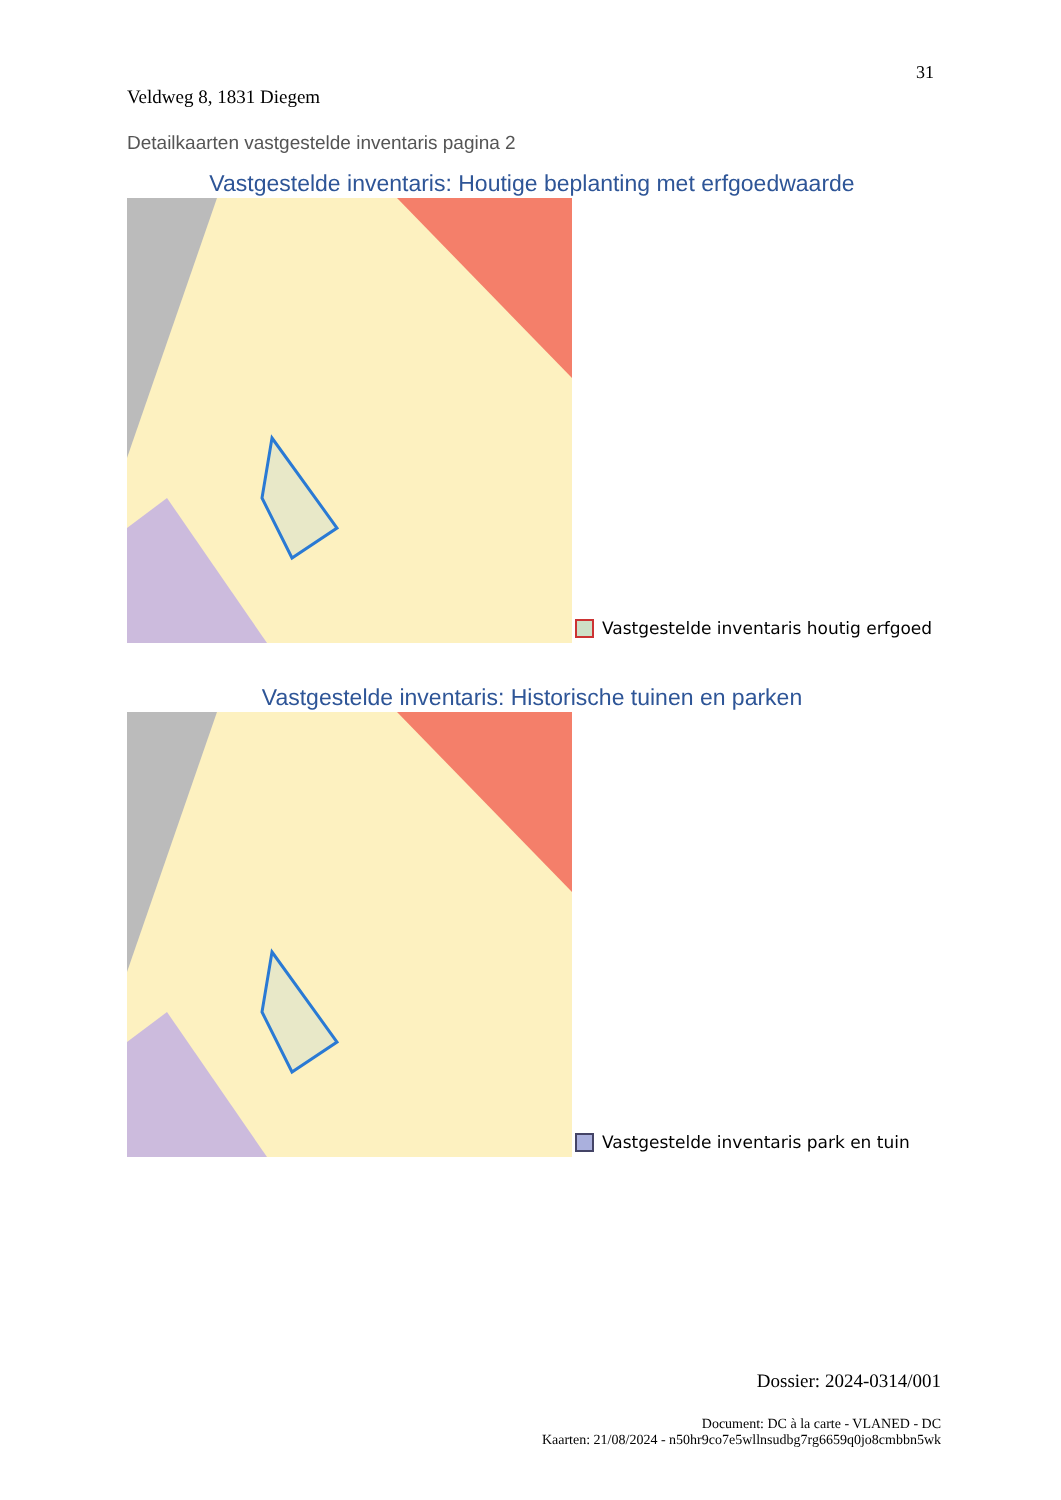31
Veldweg 8, 1831 Diegem
Detailkaarten vastgestelde inventaris pagina 2
Vastgestelde inventaris: Houtige beplanting met erfgoedwaarde
Vastgestelde inventaris houtig erfgoed
Vastgestelde inventaris: Historische tuinen en parken
Vastgestelde inventaris park en tuin
Dossier: 2024-0314/001
Document: DC à la carte - VLANED - DC
Kaarten: 21/08/2024 - n50hr9co7e5wllnsudbg7rg6659q0jo8cmbbn5wk